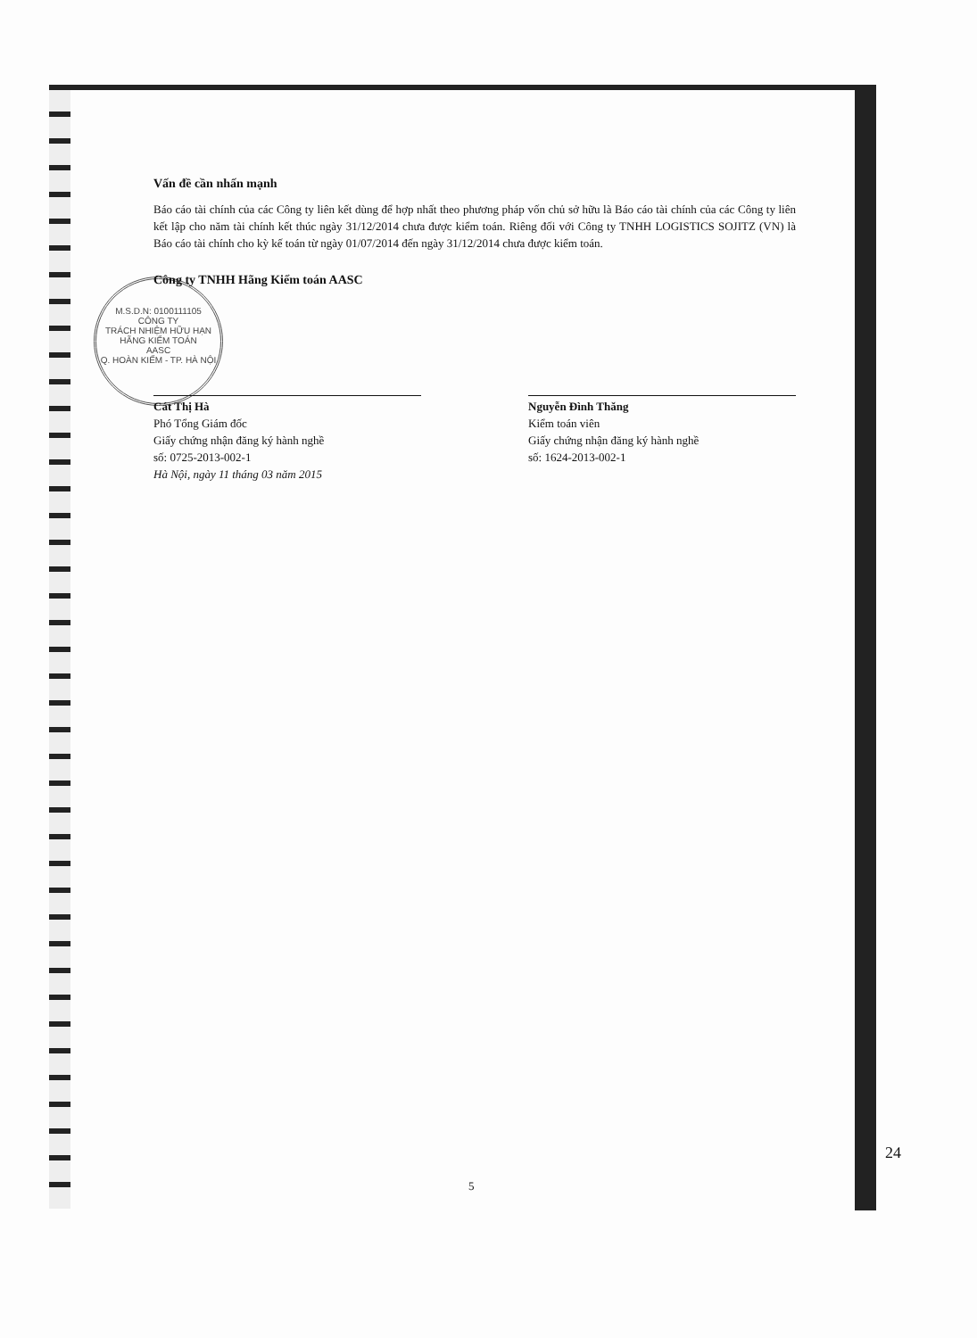M.S.D.N: 0100111105
CÔNG TY
TRÁCH NHIỆM HỮU HẠN
HÃNG KIỂM TOÁN
AASC
Q. HOÀN KIẾM - TP. HÀ NỘI
Vấn đề cần nhấn mạnh
Báo cáo tài chính của các Công ty liên kết dùng để hợp nhất theo phương pháp vốn chủ sở hữu là Báo cáo tài chính của các Công ty liên kết lập cho năm tài chính kết thúc ngày 31/12/2014 chưa được kiểm toán. Riêng đối với Công ty TNHH LOGISTICS SOJITZ (VN) là Báo cáo tài chính cho kỳ kế toán từ ngày 01/07/2014 đến ngày 31/12/2014 chưa được kiểm toán.
Công ty TNHH Hãng Kiểm toán AASC
Cát Thị Hà
Phó Tổng Giám đốc
Giấy chứng nhận đăng ký hành nghề
số: 0725-2013-002-1
Hà Nội, ngày 11 tháng 03 năm 2015
Nguyễn Đình Thăng
Kiểm toán viên
Giấy chứng nhận đăng ký hành nghề
số: 1624-2013-002-1
24
5